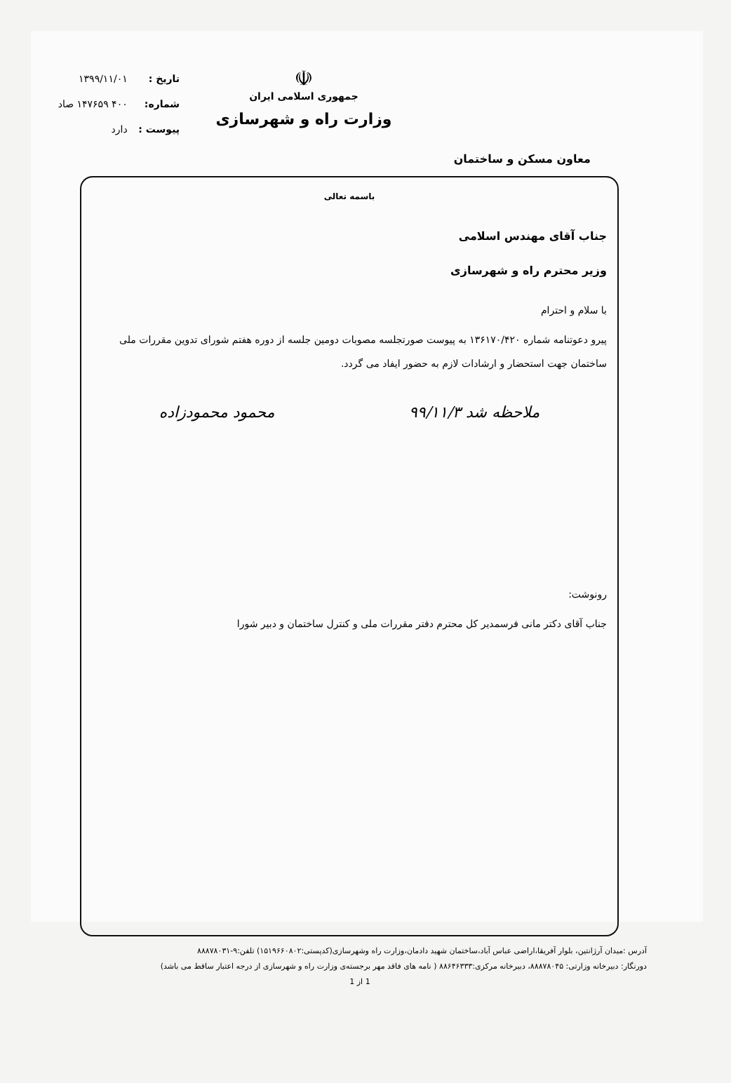☫
جمهوری اسلامی ایران
وزارت راه و شهرسازی
تاریخ : ۱۳۹۹/۱۱/۰۱
شماره: ۴۰۰ ۱۴۷۶۵۹ صاد
پیوست : دارد
معاون مسکن و ساختمان
باسمه تعالی
جناب آقای مهندس اسلامی
وزیر محترم راه و شهرسازی
با سلام و احترام
پیرو دعوتنامه شماره ۱۳۶۱۷۰/۴۲۰ به پیوست صورتجلسه مصوبات دومین جلسه از دوره هفتم شورای تدوین مقررات ملی ساختمان جهت استحضار و ارشادات لازم به حضور ایفاد می گردد.
ملاحظه شد ۹۹/۱۱/۳ محمود محمودزاده
رونوشت:
جناب آقای دکتر مانی فرسمدیر کل محترم دفتر مقررات ملی و کنترل ساختمان و دبیر شورا
آدرس :میدان آرژانتین، بلوار آفریقا،اراضی عباس آباد،ساختمان شهید دادمان،وزارت راه وشهرسازی(کدپستی:۱۵۱۹۶۶۰۸۰۲) تلفن:۹-۸۸۸۷۸۰۳۱
دورنگار: دبیرخانه وزارتی: ۸۸۸۷۸۰۴۵، دبیرخانه مرکزی:۸۸۶۴۶۳۳۳ ( نامه های فاقد مهر برجسته‌ی وزارت راه و شهرسازی از درجه اعتبار ساقط می باشد)
1 از 1